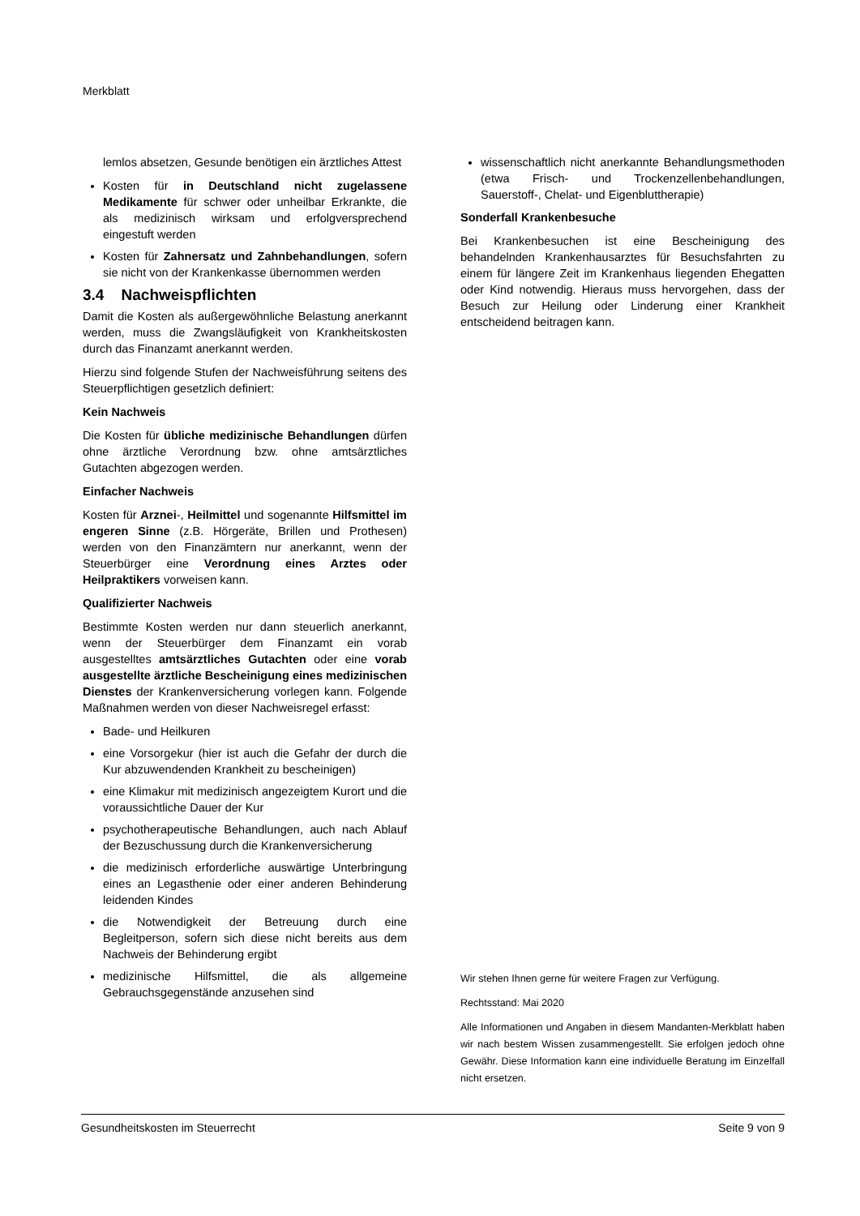Merkblatt
lemlos absetzen, Gesunde benötigen ein ärztliches Attest
Kosten für in Deutschland nicht zugelassene Medikamente für schwer oder unheilbar Erkrankte, die als medizinisch wirksam und erfolgversprechend eingestuft werden
Kosten für Zahnersatz und Zahnbehandlungen, sofern sie nicht von der Krankenkasse übernommen werden
3.4 Nachweispflichten
Damit die Kosten als außergewöhnliche Belastung anerkannt werden, muss die Zwangsläufigkeit von Krankheitskosten durch das Finanzamt anerkannt werden.
Hierzu sind folgende Stufen der Nachweisführung seitens des Steuerpflichtigen gesetzlich definiert:
Kein Nachweis
Die Kosten für übliche medizinische Behandlungen dürfen ohne ärztliche Verordnung bzw. ohne amtsärztliches Gutachten abgezogen werden.
Einfacher Nachweis
Kosten für Arznei-, Heilmittel und sogenannte Hilfsmittel im engeren Sinne (z.B. Hörgeräte, Brillen und Prothesen) werden von den Finanzämtern nur anerkannt, wenn der Steuerbürger eine Verordnung eines Arztes oder Heilpraktikers vorweisen kann.
Qualifizierter Nachweis
Bestimmte Kosten werden nur dann steuerlich anerkannt, wenn der Steuerbürger dem Finanzamt ein vorab ausgestelltes amtsärztliches Gutachten oder eine vorab ausgestellte ärztliche Bescheinigung eines medizinischen Dienstes der Krankenversicherung vorlegen kann. Folgende Maßnahmen werden von dieser Nachweisregel erfasst:
Bade- und Heilkuren
eine Vorsorgekur (hier ist auch die Gefahr der durch die Kur abzuwendenden Krankheit zu bescheinigen)
eine Klimakur mit medizinisch angezeigtem Kurort und die voraussichtliche Dauer der Kur
psychotherapeutische Behandlungen, auch nach Ablauf der Bezuschussung durch die Krankenversicherung
die medizinisch erforderliche auswärtige Unterbringung eines an Legasthenie oder einer anderen Behinderung leidenden Kindes
die Notwendigkeit der Betreuung durch eine Begleitperson, sofern sich diese nicht bereits aus dem Nachweis der Behinderung ergibt
medizinische Hilfsmittel, die als allgemeine Gebrauchsgegenstände anzusehen sind
wissenschaftlich nicht anerkannte Behandlungsmethoden (etwa Frisch- und Trockenzellenbehandlungen, Sauerstoff-, Chelat- und Eigenbluttherapie)
Sonderfall Krankenbesuche
Bei Krankenbesuchen ist eine Bescheinigung des behandelnden Krankenhausarztes für Besuchsfahrten zu einem für längere Zeit im Krankenhaus liegenden Ehegatten oder Kind notwendig. Hieraus muss hervorgehen, dass der Besuch zur Heilung oder Linderung einer Krankheit entscheidend beitragen kann.
Wir stehen Ihnen gerne für weitere Fragen zur Verfügung.
Rechtsstand: Mai 2020
Alle Informationen und Angaben in diesem Mandanten-Merkblatt haben wir nach bestem Wissen zusammengestellt. Sie erfolgen jedoch ohne Gewähr. Diese Information kann eine individuelle Beratung im Einzelfall nicht ersetzen.
Gesundheitskosten im Steuerrecht Seite 9 von 9